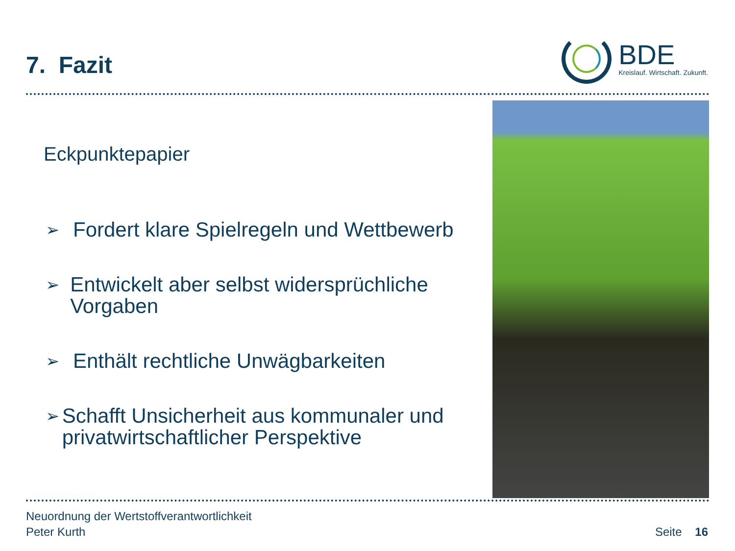7. Fazit
BDE
Kreislauf. Wirtschaft. Zukunft.
Eckpunktepapier
➢
Fordert klare Spielregeln und Wettbewerb
➢
Entwickelt aber selbst widersprüchliche Vorgaben
➢
Enthält rechtliche Unwägbarkeiten
➢
Schafft Unsicherheit aus kommunaler und privatwirtschaftlicher Perspektive
Neuordnung der Wertstoffverantwortlichkeit
Peter Kurth
Seite 16